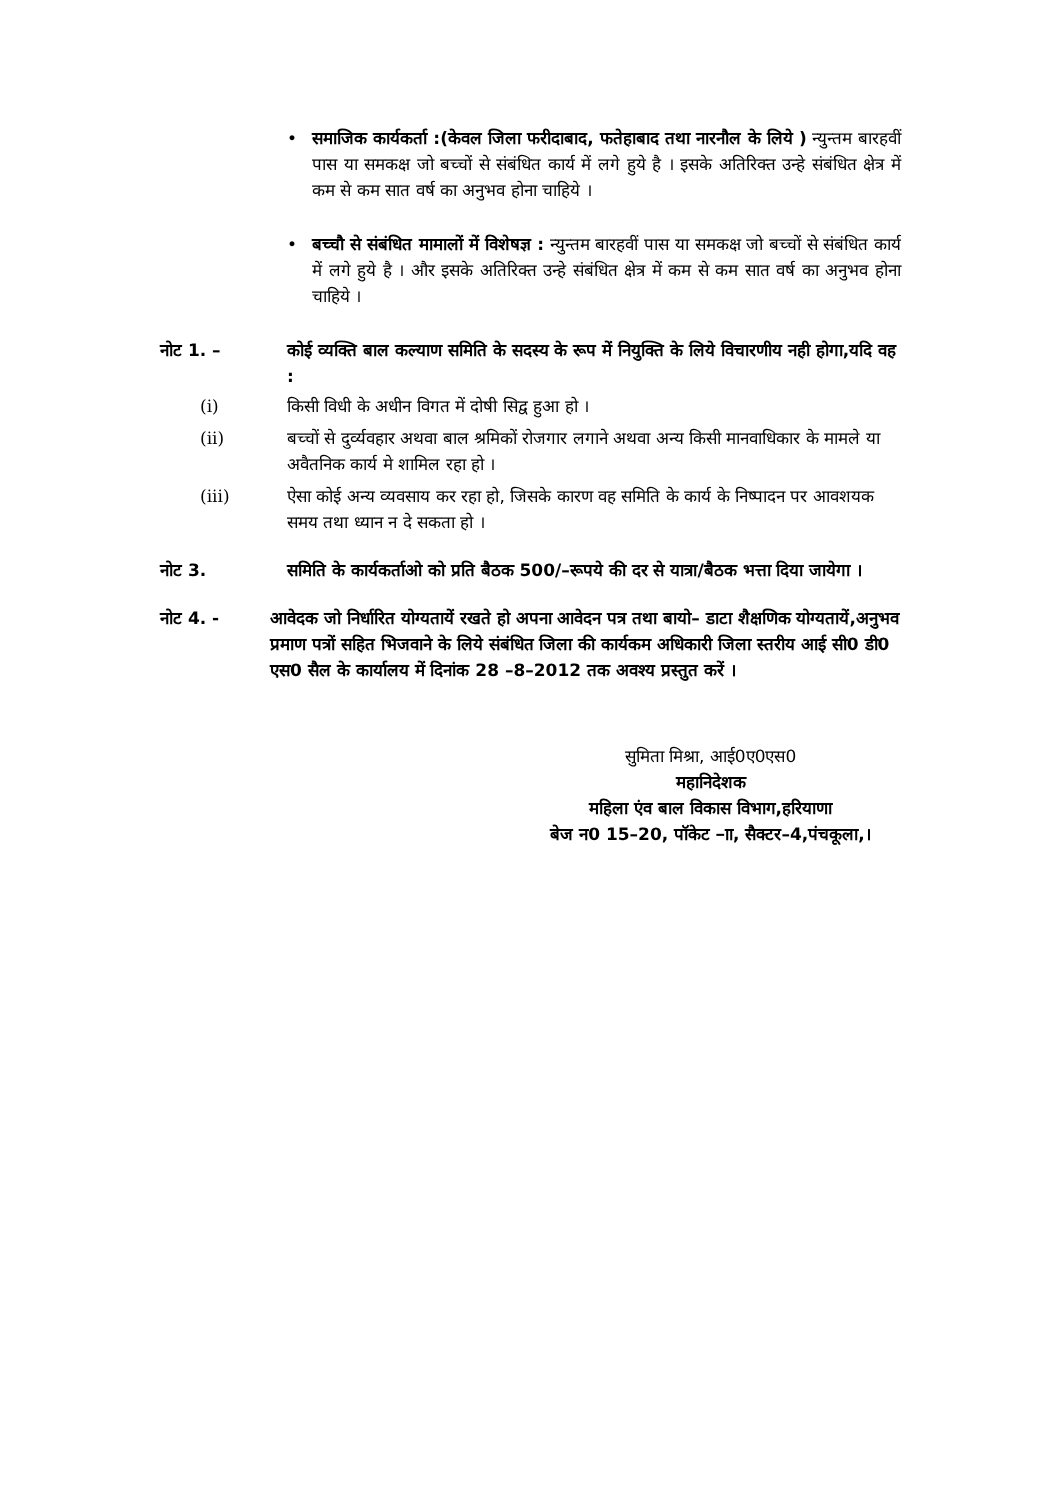• समाजिक कार्यकर्ता :(केवल जिला फरीदाबाद, फतेहाबाद तथा नारनौल के लिये ) न्युन्तम बारहवीं पास या समकक्ष जो बच्चों से संबंधित कार्य में लगे हुये है । इसके अतिरिक्त उन्हे संबंधित क्षेत्र में कम से कम सात वर्ष का अनुभव होना चाहिये ।
• बच्चौ से संबंधित मामालों में विशेषज्ञ : न्युन्तम बारहवीं पास या समकक्ष जो बच्चों से संबंधित कार्य में लगे हुये है । और इसके अतिरिक्त उन्हे संबंधित क्षेत्र में कम से कम सात वर्ष का अनुभव होना चाहिये ।
नोट 1. – कोई व्यक्ति बाल कल्याण समिति के सदस्य के रूप में नियुक्ति के लिये विचारणीय नही होगा,यदि वह :
(i) किसी विधी के अधीन विगत में दोषी सिद्व हुआ हो ।
(ii) बच्चों से दुर्व्यवहार अथवा बाल श्रमिकों रोजगार लगाने अथवा अन्य किसी मानवाधिकार के मामले या अवैतनिक कार्य मे शामिल रहा हो ।
(iii) ऐसा कोई अन्य व्यवसाय कर रहा हो, जिसके कारण वह समिति के कार्य के निष्पादन पर आवशयक समय तथा ध्यान न दे सकता हो ।
नोट 3. समिति के कार्यकर्ताओ को प्रति बैठक 500/–रूपये की दर से यात्रा/बैठक भत्ता दिया जायेगा ।
नोट 4. - आवेदक जो निर्धारित योग्यतायें रखते हो अपना आवेदन पत्र तथा बायो– डाटा शैक्षणिक योग्यतायें,अनुभव प्रमाण पत्रों सहित भिजवाने के लिये संबंधित जिला की कार्यकम अधिकारी जिला स्तरीय आई सी0 डी0 एस0 सैल के कार्यालय में दिनांक 28 –8–2012 तक अवश्य प्रस्तुत करें ।
सुमिता मिश्रा, आई0ए0एस0
महानिदेशक
महिला एंव बाल विकास विभाग,हरियाणा
बेज न0 15–20, पॉकेट –ाा, सैक्टर–4,पंचकूला,।